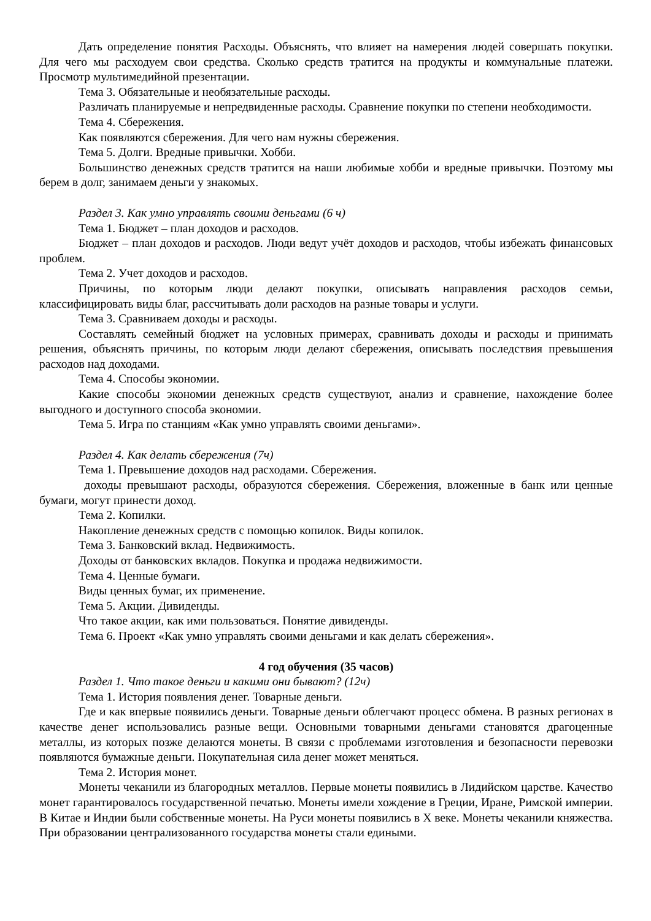Дать определение понятия Расходы. Объяснять, что влияет на намерения людей совершать покупки. Для чего мы расходуем свои средства. Сколько средств тратится на продукты и коммунальные платежи. Просмотр мультимедийной презентации.
Тема 3. Обязательные и необязательные расходы.
Различать планируемые и непредвиденные расходы. Сравнение покупки по степени необходимости.
Тема 4. Сбережения.
Как появляются сбережения. Для чего нам нужны сбережения.
Тема 5. Долги. Вредные привычки. Хобби.
Большинство денежных средств тратится на наши любимые хобби и вредные привычки. Поэтому мы берем в долг, занимаем деньги у знакомых.
Раздел 3. Как умно управлять своими деньгами (6 ч)
Тема 1. Бюджет – план доходов и расходов.
Бюджет – план доходов и расходов. Люди ведут учёт доходов и расходов, чтобы избежать финансовых проблем.
Тема 2. Учет доходов и расходов.
Причины, по которым люди делают покупки, описывать направления расходов семьи, классифицировать виды благ, рассчитывать доли расходов на разные товары и услуги.
Тема 3. Сравниваем доходы и расходы.
Составлять семейный бюджет на условных примерах, сравнивать доходы и расходы и принимать решения, объяснять причины, по которым люди делают сбережения, описывать последствия превышения расходов над доходами.
Тема 4. Способы экономии.
Какие способы экономии денежных средств существуют, анализ и сравнение, нахождение более выгодного и доступного способа экономии.
Тема 5. Игра по станциям «Как умно управлять своими деньгами».
Раздел 4. Как делать сбережения (7ч)
Тема 1. Превышение доходов над расходами. Сбережения.
доходы превышают расходы, образуются сбережения. Сбережения, вложенные в банк или ценные бумаги, могут принести доход.
Тема 2. Копилки.
Накопление денежных средств с помощью копилок. Виды копилок.
Тема 3. Банковский вклад. Недвижимость.
Доходы от банковских вкладов. Покупка и продажа недвижимости.
Тема 4. Ценные бумаги.
Виды ценных бумаг, их применение.
Тема 5. Акции. Дивиденды.
Что такое акции, как ими пользоваться. Понятие дивиденды.
Тема 6. Проект «Как умно управлять своими деньгами и как делать сбережения».
4 год обучения (35 часов)
Раздел 1. Что такое деньги и какими они бывают? (12ч)
Тема 1. История появления денег. Товарные деньги.
Где и как впервые появились деньги. Товарные деньги облегчают процесс обмена. В разных регионах в качестве денег использовались разные вещи. Основными товарными деньгами становятся драгоценные металлы, из которых позже делаются монеты. В связи с проблемами изготовления и безопасности перевозки появляются бумажные деньги. Покупательная сила денег может меняться.
Тема 2. История монет.
Монеты чеканили из благородных металлов. Первые монеты появились в Лидийском царстве. Качество монет гарантировалось государственной печатью. Монеты имели хождение в Греции, Иране, Римской империи. В Китае и Индии были собственные монеты. На Руси монеты появились в X веке. Монеты чеканили княжества. При образовании централизованного государства монеты стали едиными.